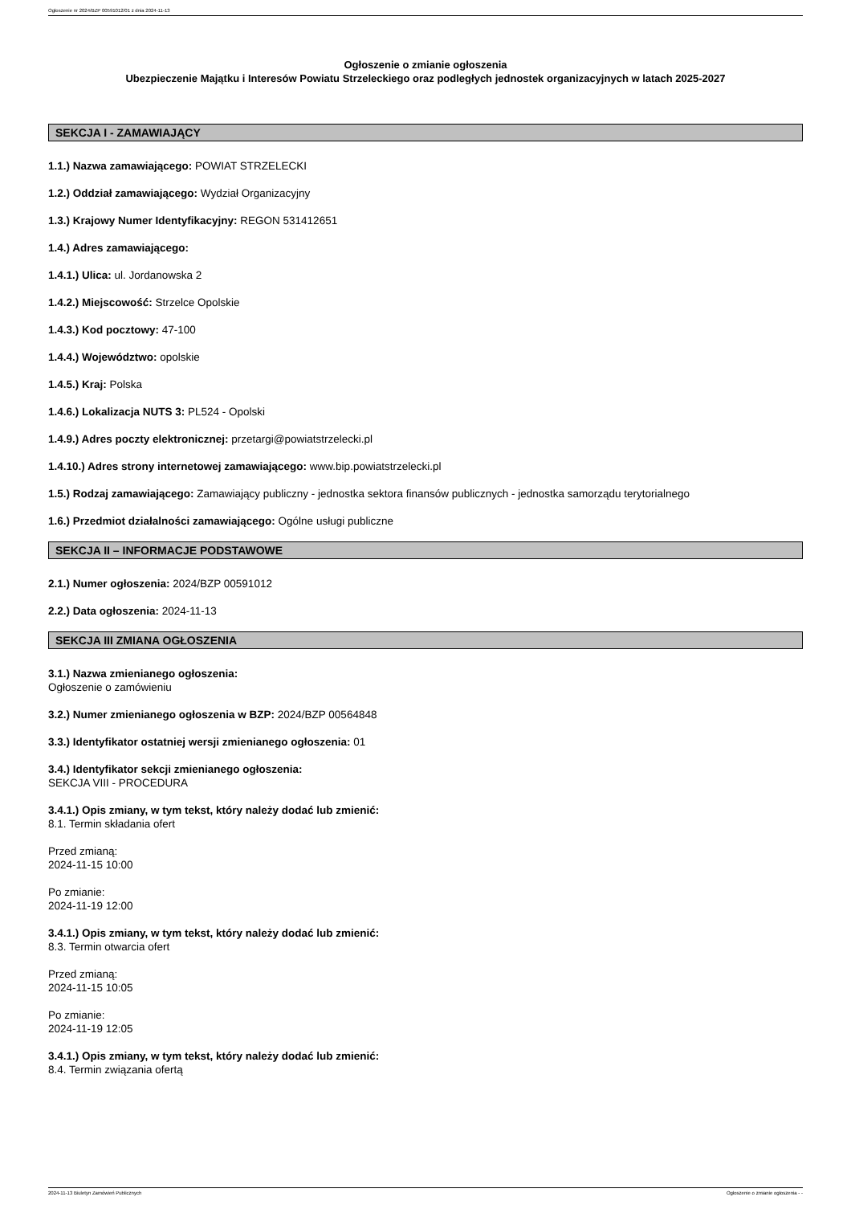Ogłoszenie nr 2024/BZP 00591012/01 z dnia 2024-11-13
Ogłoszenie o zmianie ogłoszenia
Ubezpieczenie Majątku i Interesów Powiatu Strzeleckiego oraz podległych jednostek organizacyjnych w latach 2025-2027
SEKCJA I - ZAMAWIAJĄCY
1.1.) Nazwa zamawiającego: POWIAT STRZELECKI
1.2.) Oddział zamawiającego: Wydział Organizacyjny
1.3.) Krajowy Numer Identyfikacyjny: REGON 531412651
1.4.) Adres zamawiającego:
1.4.1.) Ulica: ul. Jordanowska 2
1.4.2.) Miejscowość: Strzelce Opolskie
1.4.3.) Kod pocztowy: 47-100
1.4.4.) Województwo: opolskie
1.4.5.) Kraj: Polska
1.4.6.) Lokalizacja NUTS 3: PL524 - Opolski
1.4.9.) Adres poczty elektronicznej: przetargi@powiatstrzelecki.pl
1.4.10.) Adres strony internetowej zamawiającego: www.bip.powiatstrzelecki.pl
1.5.) Rodzaj zamawiającego: Zamawiający publiczny - jednostka sektora finansów publicznych - jednostka samorządu terytorialnego
1.6.) Przedmiot działalności zamawiającego: Ogólne usługi publiczne
SEKCJA II – INFORMACJE PODSTAWOWE
2.1.) Numer ogłoszenia: 2024/BZP 00591012
2.2.) Data ogłoszenia: 2024-11-13
SEKCJA III ZMIANA OGŁOSZENIA
3.1.) Nazwa zmienianego ogłoszenia:
Ogłoszenie o zamówieniu
3.2.) Numer zmienianego ogłoszenia w BZP: 2024/BZP 00564848
3.3.) Identyfikator ostatniej wersji zmienianego ogłoszenia: 01
3.4.) Identyfikator sekcji zmienianego ogłoszenia:
SEKCJA VIII - PROCEDURA
3.4.1.) Opis zmiany, w tym tekst, który należy dodać lub zmienić:
8.1. Termin składania ofert
Przed zmianą:
2024-11-15 10:00
Po zmianie:
2024-11-19 12:00
3.4.1.) Opis zmiany, w tym tekst, który należy dodać lub zmienić:
8.3. Termin otwarcia ofert
Przed zmianą:
2024-11-15 10:05
Po zmianie:
2024-11-19 12:05
3.4.1.) Opis zmiany, w tym tekst, który należy dodać lub zmienić:
8.4. Termin związania ofertą
2024-11-13 Biuletyn Zamówień Publicznych Ogłoszenie o zmianie ogłoszenia - -